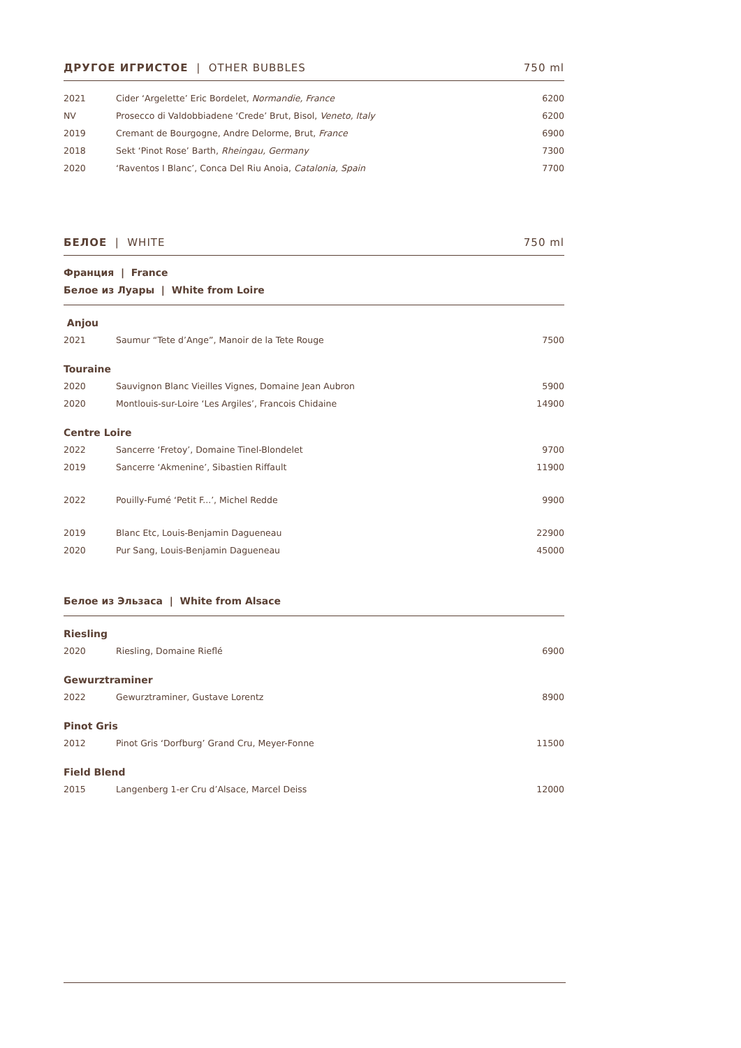ДРУГОЕ ИГРИСТОЕ | OTHER BUBBLES 750 ml
| 2021 | Cider ‘Argelette’ Eric Bordelet, Normandie, France | 6200 |
| NV | Prosecco di Valdobbiadene ‘Crede’ Brut, Bisol, Veneto, Italy | 6200 |
| 2019 | Cremant de Bourgogne, Andre Delorme, Brut, France | 6900 |
| 2018 | Sekt ‘Pinot Rose’ Barth, Rheingau, Germany | 7300 |
| 2020 | ‘Raventos I Blanc’, Conca Del Riu Anoia, Catalonia, Spain | 7700 |
БЕЛОЕ | WHITE 750 ml
Франция | France
Белое из Луары | White from Loire
| Anjou | | |
| 2021 | Saumur “Tete d’Ange”, Manoir de la Tete Rouge | 7500 |
| Touraine | | |
| 2020 | Sauvignon Blanc Vieilles Vignes, Domaine Jean Aubron | 5900 |
| 2020 | Montlouis-sur-Loire ‘Les Argiles’, Francois Chidaine | 14900 |
| Centre Loire | | |
| 2022 | Sancerre ‘Fretoy’, Domaine Tinel-Blondelet | 9700 |
| 2019 | Sancerre ‘Akmenine’, Sibastien Riffault | 11900 |
| 2022 | Pouilly-Fumé ‘Petit F...’, Michel Redde | 9900 |
| 2019 | Blanc Etc, Louis-Benjamin Dagueneau | 22900 |
| 2020 | Pur Sang, Louis-Benjamin Dagueneau | 45000 |
Белое из Эльзаса | White from Alsace
| Riesling | | |
| 2020 | Riesling, Domaine Rieflé | 6900 |
| Gewurztraminer | | |
| 2022 | Gewurztraminer, Gustave Lorentz | 8900 |
| Pinot Gris | | |
| 2012 | Pinot Gris ‘Dorfburg’ Grand Cru, Meyer-Fonne | 11500 |
| Field Blend | | |
| 2015 | Langenberg 1-er Cru d’Alsace, Marcel Deiss | 12000 |